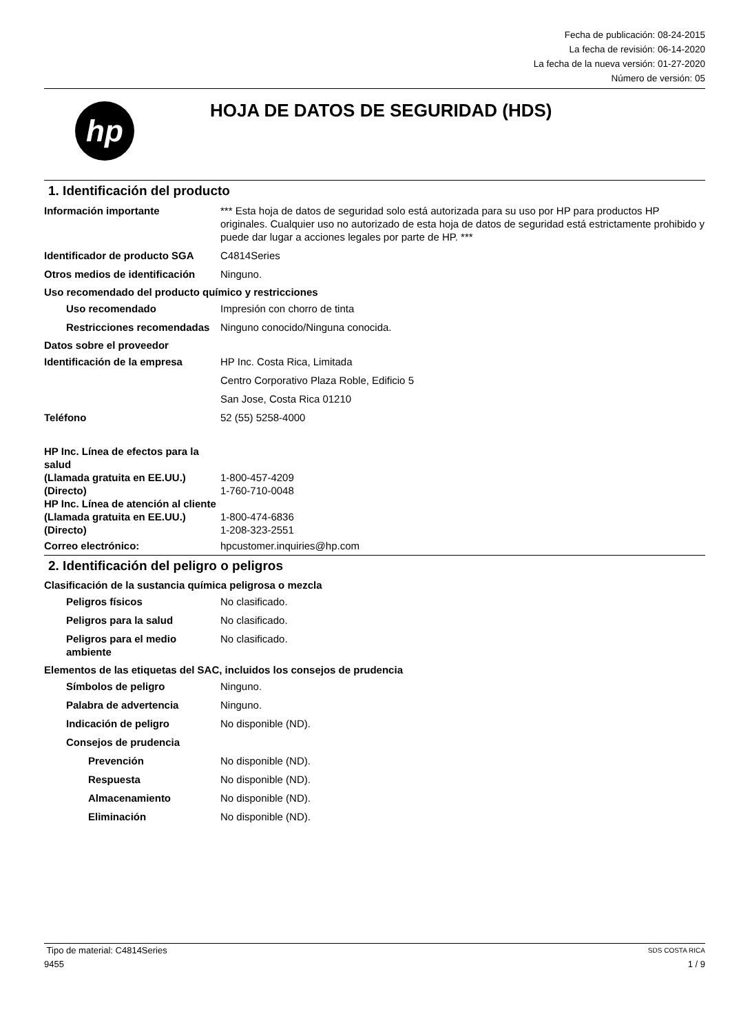Fecha de publicación: 08-24-2015
La fecha de revisión: 06-14-2020
La fecha de la nueva versión: 01-27-2020
Número de versión: 05
hp
HOJA DE DATOS DE SEGURIDAD (HDS)
1. Identificación del producto
Información importante *** Esta hoja de datos de seguridad solo está autorizada para su uso por HP para productos HP originales. Cualquier uso no autorizado de esta hoja de datos de seguridad está estrictamente prohibido y puede dar lugar a acciones legales por parte de HP. ***
Identificador de producto SGA
C4814Series
Otros medios de identificación
Ninguno.
Uso recomendado del producto químico y restricciones
Uso recomendado Impresión con chorro de tinta
Restricciones recomendadas
Ninguno conocido/Ninguna conocida.
Datos sobre el proveedor
Identificación de la empresa HP Inc. Costa Rica, Limitada
Centro Corporativo Plaza Roble, Edificio 5
San Jose, Costa Rica 01210
Teléfono 52 (55) 5258-4000
HP Inc. Línea de efectos para la salud
(Llamada gratuita en EE.UU.) 1-800-457-4209
(Directo) 1-760-710-0048
HP Inc. Línea de atención al cliente
(Llamada gratuita en EE.UU.) 1-800-474-6836
(Directo) 1-208-323-2551
Correo electrónico: hpcustomer.inquiries@hp.com
2. Identificación del peligro o peligros
Clasificación de la sustancia química peligrosa o mezcla
Peligros físicos No clasificado.
Peligros para la salud No clasificado.
Peligros para el medio ambiente
No clasificado.
Elementos de las etiquetas del SAC, incluidos los consejos de prudencia
Símbolos de peligro Ninguno.
Palabra de advertencia Ninguno.
Indicación de peligro No disponible (ND).
Consejos de prudencia
Prevención No disponible (ND).
Respuesta No disponible (ND).
Almacenamiento No disponible (ND).
Eliminación No disponible (ND).
Tipo de material: C4814Series SDS COSTA RICA
9455 1 / 9